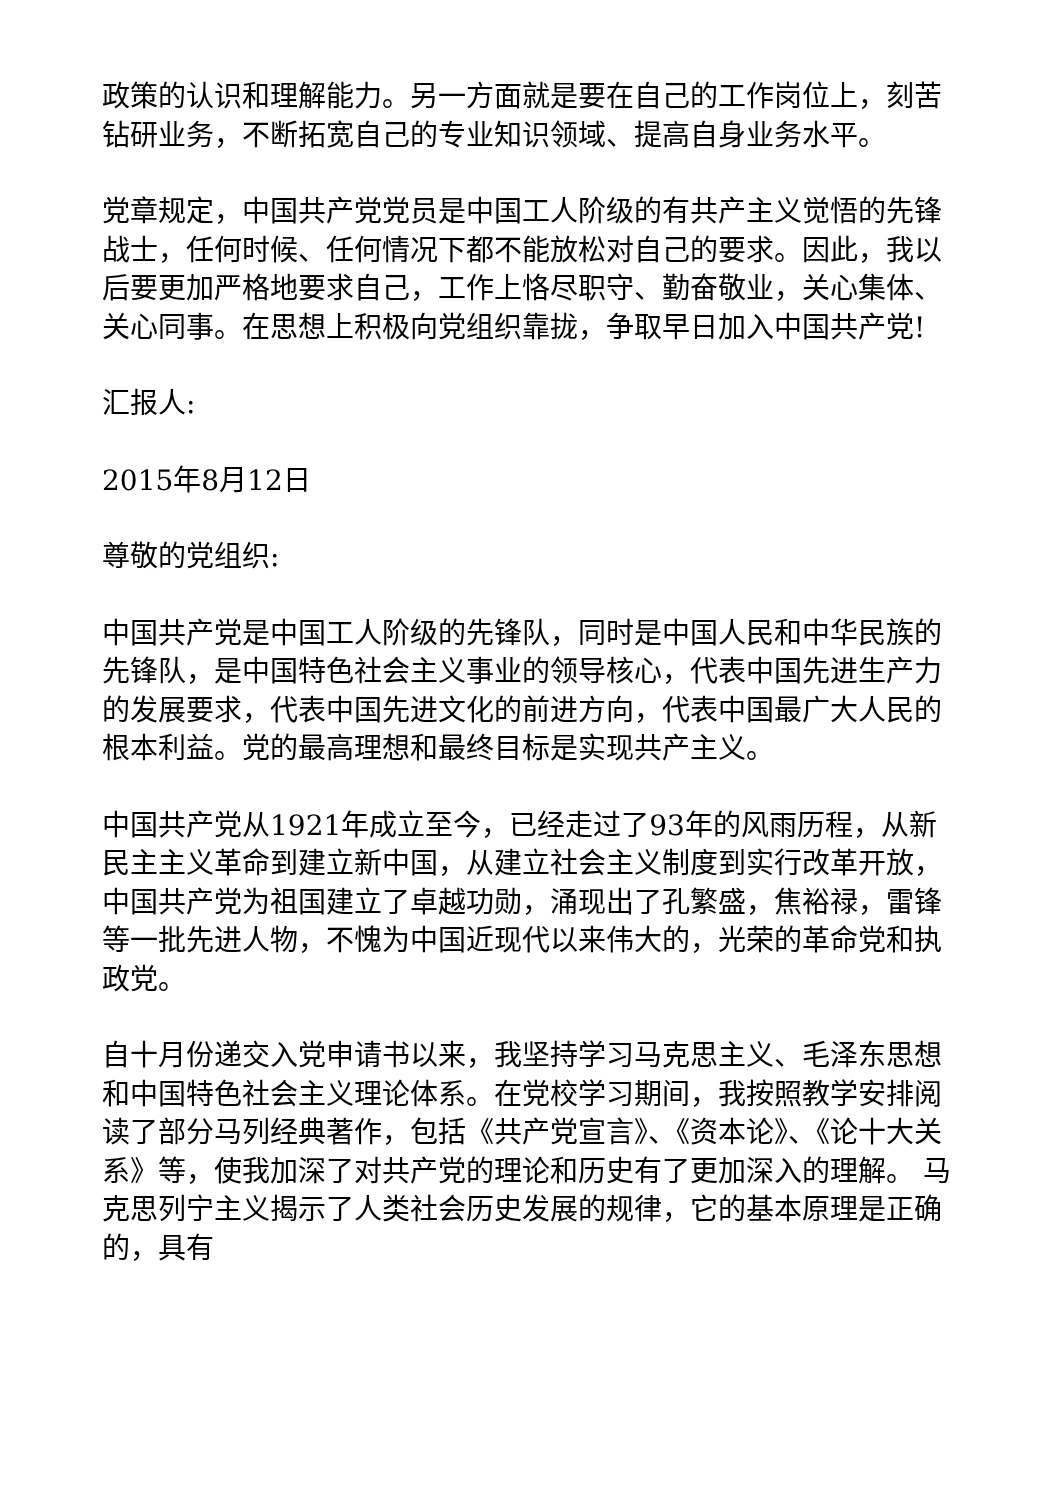政策的认识和理解能力。另一方面就是要在自己的工作岗位上，刻苦钻研业务，不断拓宽自己的专业知识领域、提高自身业务水平。
党章规定，中国共产党党员是中国工人阶级的有共产主义觉悟的先锋战士，任何时候、任何情况下都不能放松对自己的要求。因此，我以后要更加严格地要求自己，工作上恪尽职守、勤奋敬业，关心集体、关心同事。在思想上积极向党组织靠拢，争取早日加入中国共产党!
汇报人:
2015年8月12日
尊敬的党组织:
中国共产党是中国工人阶级的先锋队，同时是中国人民和中华民族的先锋队，是中国特色社会主义事业的领导核心，代表中国先进生产力的发展要求，代表中国先进文化的前进方向，代表中国最广大人民的根本利益。党的最高理想和最终目标是实现共产主义。
中国共产党从1921年成立至今，已经走过了93年的风雨历程，从新民主主义革命到建立新中国，从建立社会主义制度到实行改革开放，中国共产党为祖国建立了卓越功勋，涌现出了孔繁盛，焦裕禄，雷锋等一批先进人物，不愧为中国近现代以来伟大的，光荣的革命党和执政党。
自十月份递交入党申请书以来，我坚持学习马克思主义、毛泽东思想和中国特色社会主义理论体系。在党校学习期间，我按照教学安排阅读了部分马列经典著作，包括《共产党宣言》、《资本论》、《论十大关系》等，使我加深了对共产党的理论和历史有了更加深入的理解。 马克思列宁主义揭示了人类社会历史发展的规律，它的基本原理是正确的，具有